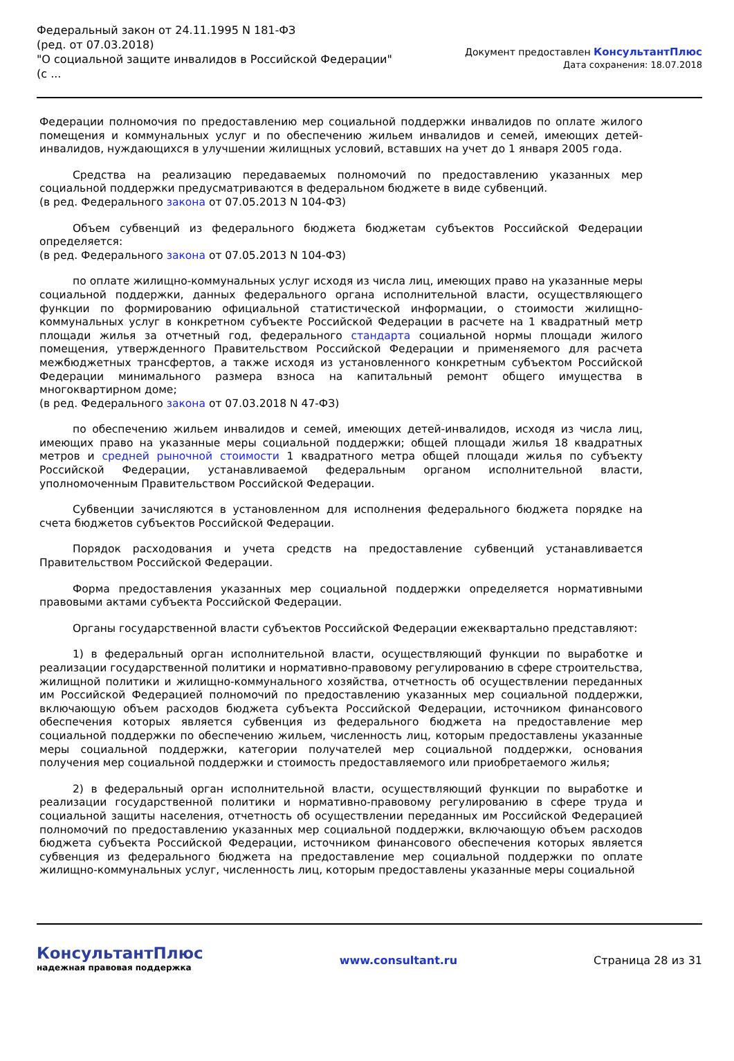Федеральный закон от 24.11.1995 N 181-ФЗ
(ред. от 07.03.2018)
"О социальной защите инвалидов в Российской Федерации"
(с ...
Документ предоставлен КонсультантПлюс
Дата сохранения: 18.07.2018
Федерации полномочия по предоставлению мер социальной поддержки инвалидов по оплате жилого помещения и коммунальных услуг и по обеспечению жильем инвалидов и семей, имеющих детей-инвалидов, нуждающихся в улучшении жилищных условий, вставших на учет до 1 января 2005 года.
Средства на реализацию передаваемых полномочий по предоставлению указанных мер социальной поддержки предусматриваются в федеральном бюджете в виде субвенций.
(в ред. Федерального закона от 07.05.2013 N 104-ФЗ)
Объем субвенций из федерального бюджета бюджетам субъектов Российской Федерации определяется:
(в ред. Федерального закона от 07.05.2013 N 104-ФЗ)
по оплате жилищно-коммунальных услуг исходя из числа лиц, имеющих право на указанные меры социальной поддержки, данных федерального органа исполнительной власти, осуществляющего функции по формированию официальной статистической информации, о стоимости жилищно-коммунальных услуг в конкретном субъекте Российской Федерации в расчете на 1 квадратный метр площади жилья за отчетный год, федерального стандарта социальной нормы площади жилого помещения, утвержденного Правительством Российской Федерации и применяемого для расчета межбюджетных трансфертов, а также исходя из установленного конкретным субъектом Российской Федерации минимального размера взноса на капитальный ремонт общего имущества в многоквартирном доме;
(в ред. Федерального закона от 07.03.2018 N 47-ФЗ)
по обеспечению жильем инвалидов и семей, имеющих детей-инвалидов, исходя из числа лиц, имеющих право на указанные меры социальной поддержки; общей площади жилья 18 квадратных метров и средней рыночной стоимости 1 квадратного метра общей площади жилья по субъекту Российской Федерации, устанавливаемой федеральным органом исполнительной власти, уполномоченным Правительством Российской Федерации.
Субвенции зачисляются в установленном для исполнения федерального бюджета порядке на счета бюджетов субъектов Российской Федерации.
Порядок расходования и учета средств на предоставление субвенций устанавливается Правительством Российской Федерации.
Форма предоставления указанных мер социальной поддержки определяется нормативными правовыми актами субъекта Российской Федерации.
Органы государственной власти субъектов Российской Федерации ежеквартально представляют:
1) в федеральный орган исполнительной власти, осуществляющий функции по выработке и реализации государственной политики и нормативно-правовому регулированию в сфере строительства, жилищной политики и жилищно-коммунального хозяйства, отчетность об осуществлении переданных им Российской Федерацией полномочий по предоставлению указанных мер социальной поддержки, включающую объем расходов бюджета субъекта Российской Федерации, источником финансового обеспечения которых является субвенция из федерального бюджета на предоставление мер социальной поддержки по обеспечению жильем, численность лиц, которым предоставлены указанные меры социальной поддержки, категории получателей мер социальной поддержки, основания получения мер социальной поддержки и стоимость предоставляемого или приобретаемого жилья;
2) в федеральный орган исполнительной власти, осуществляющий функции по выработке и реализации государственной политики и нормативно-правовому регулированию в сфере труда и социальной защиты населения, отчетность об осуществлении переданных им Российской Федерацией полномочий по предоставлению указанных мер социальной поддержки, включающую объем расходов бюджета субъекта Российской Федерации, источником финансового обеспечения которых является субвенция из федерального бюджета на предоставление мер социальной поддержки по оплате жилищно-коммунальных услуг, численность лиц, которым предоставлены указанные меры социальной
КонсультантПлюс
надежная правовая поддержка
www.consultant.ru Страница 28 из 31